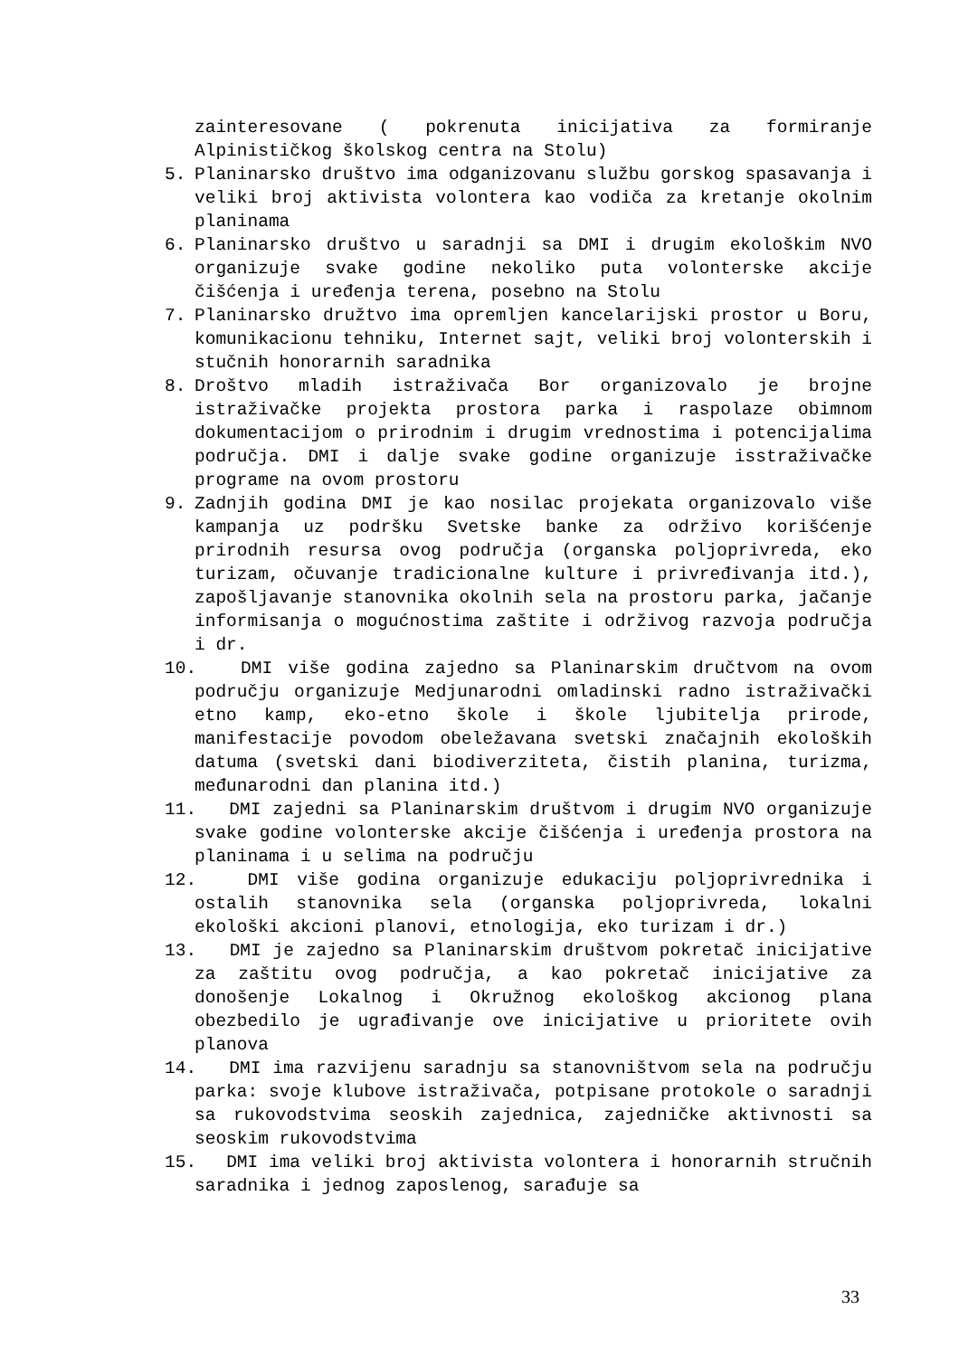zainteresovane ( pokrenuta inicijativa za formiranje Alpinističkog školskog centra na Stolu)
5. Planinarsko društvo ima odganizovanu službu gorskog spasavanja i veliki broj aktivista volontera kao vodiča za kretanje okolnim planinama
6. Planinarsko društvo u saradnji sa DMI i drugim ekološkim NVO organizuje svake godine nekoliko puta volonterske akcije čišćenja i uređenja terena, posebno na Stolu
7. Planinarsko družtvo ima opremljen kancelarijski prostor u Boru, komunikacionu tehniku, Internet sajt, veliki broj volonterskih i stučnih honorarnih saradnika
8. Droštvo mladih istraživača Bor organizovalo je brojne istraživačke projekta prostora parka i raspolaze obimnom dokumentacijom o prirodnim i drugim vrednostima i potencijalima područja. DMI i dalje svake godine organizuje isstraživačke programe na ovom prostoru
9. Zadnjih godina DMI je kao nosilac projekata organizovalo više kampanja uz podršku Svetske banke za održivo korišćenje prirodnih resursa ovog područja (organska poljoprivreda, eko turizam, očuvanje tradicionalne kulture i privređivanja itd.), zapošljavanje stanovnika okolnih sela na prostoru parka, jačanje informisanja o mogućnostima zaštite i održivog razvoja područja i dr.
10. DMI više godina zajedno sa Planinarskim dručtvom na ovom području organizuje Medjunarodni omladinski radno istraživački etno kamp, eko-etno škole i škole ljubitelja prirode, manifestacije povodom obeležavana svetski značajnih ekoloških datuma (svetski dani biodiverziteta, čistih planina, turizma, međunarodni dan planina itd.)
11. DMI zajedni sa Planinarskim društvom i drugim NVO organizuje svake godine volonterske akcije čišćenja i uređenja prostora na planinama i u selima na području
12. DMI više godina organizuje edukaciju poljoprivrednika i ostalih stanovnika sela (organska poljoprivreda, lokalni ekološki akcioni planovi, etnologija, eko turizam i dr.)
13. DMI je zajedno sa Planinarskim društvom pokretač inicijative za zaštitu ovog područja, a kao pokretač inicijative za donošenje Lokalnog i Okružnog ekološkog akcionog plana obezbedilo je ugrađivanje ove inicijative u prioritete ovih planova
14. DMI ima razvijenu saradnju sa stanovništvom sela na području parka: svoje klubove istraživača, potpisane protokole o saradnji sa rukovodstvima seoskih zajednica, zajedničke aktivnosti sa seoskim rukovodstvima
15. DMI ima veliki broj aktivista volontera i honorarnih stručnih saradnika i jednog zaposlenog, sarađuje sa
33